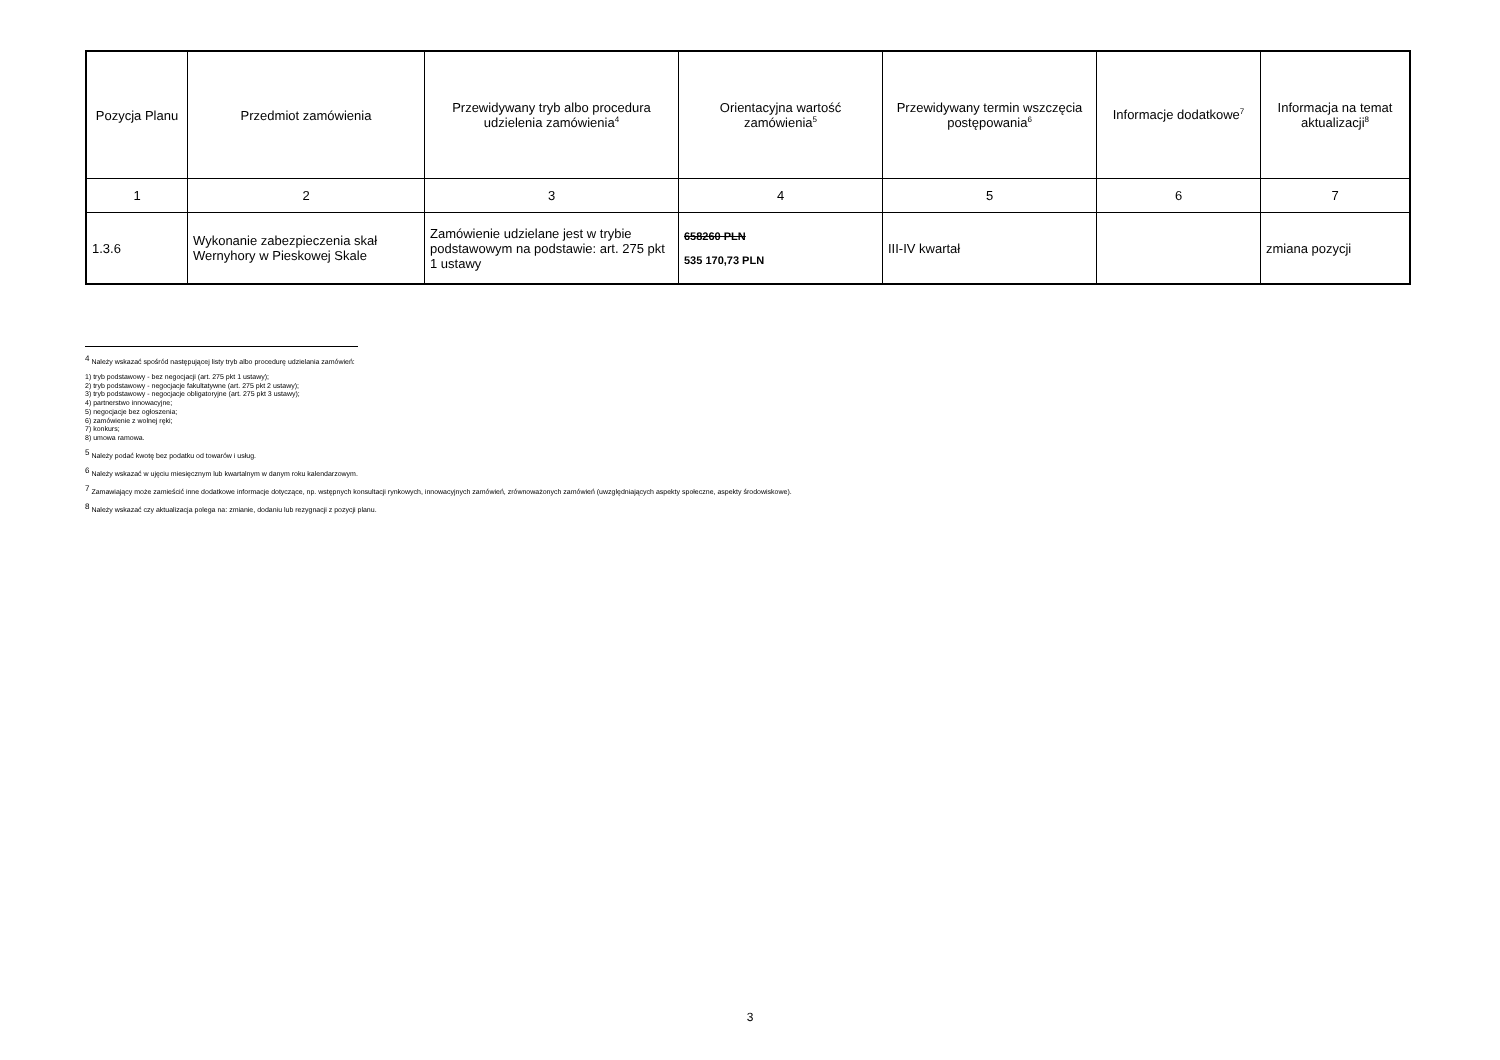| Pozycja Planu | Przedmiot zamówienia | Przewidywany tryb albo procedura udzielenia zamówienia<sup>4</sup> | Orientacyjna wartość zamówienia<sup>5</sup> | Przewidywany termin wszczęcia postępowania<sup>6</sup> | Informacje dodatkowe<sup>7</sup> | Informacja na temat aktualizacji<sup>8</sup> |
| --- | --- | --- | --- | --- | --- | --- |
| 1 | 2 | 3 | 4 | 5 | 6 | 7 |
| 1.3.6 | Wykonanie zabezpieczenia skał Wernyhory w Pieskowej Skale | Zamówienie udzielane jest w trybie podstawowym na podstawie: art. 275 pkt 1 ustawy | 658260 PLN 535 170,73 PLN | III-IV kwartał | | zmiana pozycji |
<sup>4</sup> Należy wskazać spośród następującej listy tryb albo procedurę udzielania zamówień:
1) tryb podstawowy - bez negocjacji (art. 275 pkt 1 ustawy);
2) tryb podstawowy - negocjacje fakultatywne (art. 275 pkt 2 ustawy);
3) tryb podstawowy - negocjacje obligatoryjne (art. 275 pkt 3 ustawy);
4) partnerstwo innowacyjne;
5) negocjacje bez ogłoszenia;
6) zamówienie z wolnej ręki;
7) konkurs;
8) umowa ramowa.
<sup>5</sup> Należy podać kwotę bez podatku od towarów i usług.
<sup>6</sup> Należy wskazać w ujęciu miesięcznym lub kwartalnym w danym roku kalendarzowym.
<sup>7</sup> Zamawiający może zamieścić inne dodatkowe informacje dotyczące, np. wstępnych konsultacji rynkowych, innowacyjnych zamówień, zrównoważonych zamówień (uwzględniających aspekty społeczne, aspekty środowiskowe).
<sup>8</sup> Należy wskazać czy aktualizacja polega na: zmianie, dodaniu lub rezygnacji z pozycji planu.
3